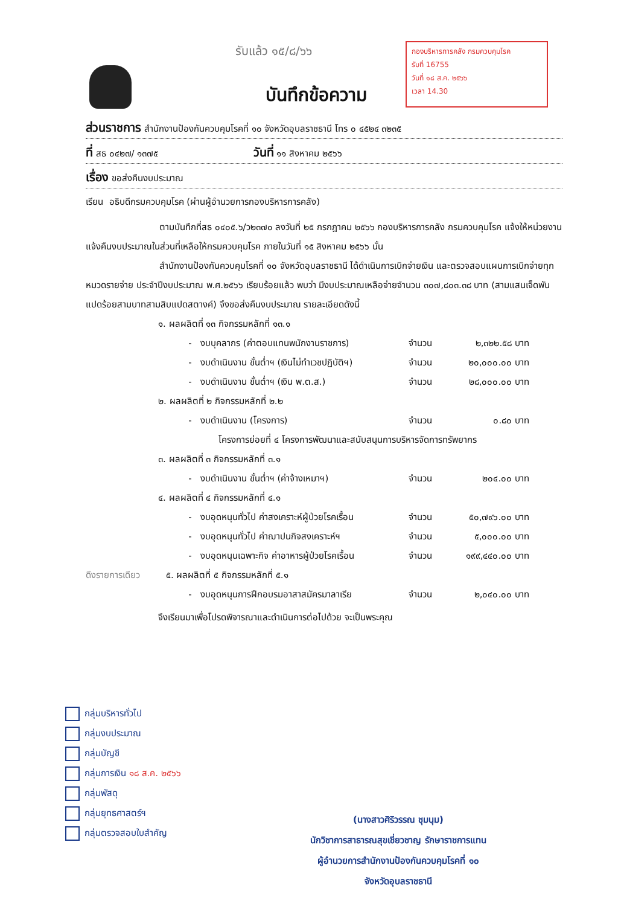รับแล้ว ๑๕/๘/๖๖
กองบริหารการคลัง กรมควบคุมโรค
รับที่ 16755
วันที่ ๑๘ ส.ค. ๒๕๖๖
เวลา 14.30
บันทึกข้อความ
ส่วนราชการ สำนักงานป้องกันควบคุมโรคที่ ๑๐ จังหวัดอุบลราชธานี โทร ๐ ๔๕๒๔ ๓๒๓๕
ที่ สธ ๐๔๒๗/ ๑๓๗๕ วันที่ ๑๑ สิงหาคม ๒๕๖๖
เรื่อง ขอส่งคืนงบประมาณ
เรียน อธิบดีกรมควบคุมโรค (ผ่านผู้อำนวยการกองบริหารการคลัง)
ตามบันทึกที่สธ ๐๔๐๕.๖/ว๒๓๗๐ ลงวันที่ ๒๕ กรกฎาคม ๒๕๖๖ กองบริหารการคลัง กรมควบคุมโรค แจ้งให้หน่วยงานแจ้งคืนงบประมาณในส่วนที่เหลือให้กรมควบคุมโรค ภายในวันที่ ๑๕ สิงหาคม ๒๕๖๖ นั้น
สำนักงานป้องกันควบคุมโรคที่ ๑๐ จังหวัดอุบลราชธานี ได้ดำเนินการเบิกจ่ายเงิน และตรวจสอบแผนการเบิกจ่ายทุกหมวดรายจ่าย ประจำปีงบประมาณ พ.ศ.๒๕๖๖ เรียบร้อยแล้ว พบว่า มีงบประมาณเหลือจ่ายจำนวน ๓๐๗,๘๐๓.๓๘ บาท (สามแสนเจ็ดพันแปดร้อยสามบาทสามสิบแปดสตางค์) จึงขอส่งคืนงบประมาณ รายละเอียดดังนี้
๑. ผลผลิตที่ ๑๓ กิจกรรมหลักที่ ๑๓.๑
- งบบุคลากร (ค่าตอบแทนพนักงานราชการ) จำนวน ๒,๓๒๒.๕๘ บาท
- งบดำเนินงาน ขั้นต่ำฯ (เงินไม่ทำเวชปฏิบัติฯ) จำนวน ๒๐,๐๐๐.๐๐ บาท
- งบดำเนินงาน ขั้นต่ำฯ (เงิน พ.ต.ส.) จำนวน ๒๘,๐๐๐.๐๐ บาท
๒. ผลผลิตที่ ๒ กิจกรรมหลักที่ ๒.๒
- งบดำเนินงาน (โครงการ) จำนวน ๐.๘๐ บาท
โครงการย่อยที่ ๔ โครงการพัฒนาและสนับสนุนการบริหารจัดการทรัพยากร
๓. ผลผลิตที่ ๓ กิจกรรมหลักที่ ๓.๑
- งบดำเนินงาน ขั้นต่ำฯ (ค่าจ้างเหมาฯ) จำนวน ๒๐๔.๐๐ บาท
๔. ผลผลิตที่ ๔ กิจกรรมหลักที่ ๔.๑
- งบอุดหนุนทั่วไป ค่าสงเคราะห์ผู้ป่วยโรคเรื้อน จำนวน ๕๐,๗๙๖.๐๐ บาท
- งบอุดหนุนทั่วไป ค่าฌาปนกิจสงเคราะห์ฯ จำนวน ๕,๐๐๐.๐๐ บาท
- งบอุดหนุนเฉพาะกิจ ค่าอาหารผู้ป่วยโรคเรื้อน จำนวน ๑๙๙,๔๔๐.๐๐ บาท
ดึงรายการเดียว ๕. ผลผลิตที่ ๕ กิจกรรมหลักที่ ๕.๑
- งบอุดหนุนการฝึกอบรมอาสาสมัครมาลาเรีย จำนวน ๒,๐๔๐.๐๐ บาท
จึงเรียนมาเพื่อโปรดพิจารณาและดำเนินการต่อไปด้วย จะเป็นพระคุณ
กลุ่มบริหารทั่วไป
กลุ่มงบประมาณ
กลุ่มบัญชี
กลุ่มการเงิน ๑๘ ส.ค. ๒๕๖๖
กลุ่มพัสดุ
กลุ่มยุทธศาสตร์ฯ
กลุ่มตรวจสอบใบสำคัญ
(นางสาวศิริวรรณ ชุมนุม)
นักวิชาการสาธารณสุขเชี่ยวชาญ รักษาราชการแทน
ผู้อำนวยการสำนักงานป้องกันควบคุมโรคที่ ๑๐
จังหวัดอุบลราชธานี